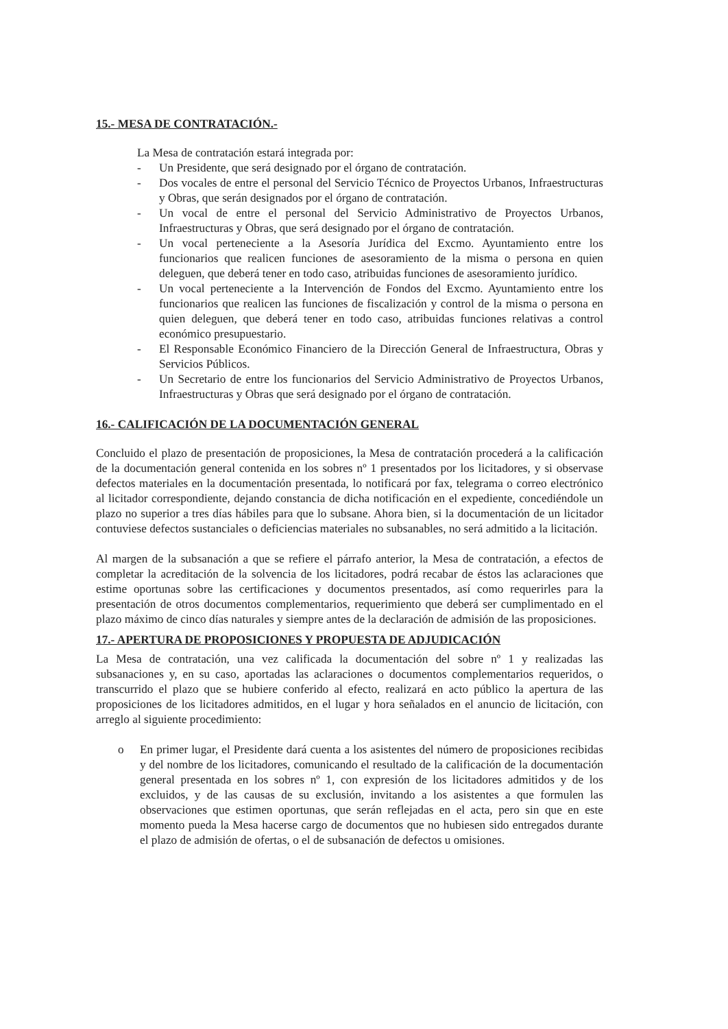15.- MESA DE CONTRATACIÓN.-
La Mesa de contratación estará integrada por:
- Un Presidente, que será designado por el órgano de contratación.
- Dos vocales de entre el personal del Servicio Técnico de Proyectos Urbanos, Infraestructuras y Obras, que serán designados por el órgano de contratación.
- Un vocal de entre el personal del Servicio Administrativo de Proyectos Urbanos, Infraestructuras y Obras, que será designado por el órgano de contratación.
- Un vocal perteneciente a la Asesoría Jurídica del Excmo. Ayuntamiento entre los funcionarios que realicen funciones de asesoramiento de la misma o persona en quien deleguen, que deberá tener en todo caso, atribuidas funciones de asesoramiento jurídico.
- Un vocal perteneciente a la Intervención de Fondos del Excmo. Ayuntamiento entre los funcionarios que realicen las funciones de fiscalización y control de la misma o persona en quien deleguen, que deberá tener en todo caso, atribuidas funciones relativas a control económico presupuestario.
- El Responsable Económico Financiero de la Dirección General de Infraestructura, Obras y Servicios Públicos.
- Un Secretario de entre los funcionarios del Servicio Administrativo de Proyectos Urbanos, Infraestructuras y Obras que será designado por el órgano de contratación.
16.- CALIFICACIÓN DE LA DOCUMENTACIÓN GENERAL
Concluido el plazo de presentación de proposiciones, la Mesa de contratación procederá a la calificación de la documentación general contenida en los sobres nº 1 presentados por los licitadores, y si observase defectos materiales en la documentación presentada, lo notificará por fax, telegrama o correo electrónico al licitador correspondiente, dejando constancia de dicha notificación en el expediente, concediéndole un plazo no superior a tres días hábiles para que lo subsane. Ahora bien, si la documentación de un licitador contuviese defectos sustanciales o deficiencias materiales no subsanables, no será admitido a la licitación.
Al margen de la subsanación a que se refiere el párrafo anterior, la Mesa de contratación, a efectos de completar la acreditación de la solvencia de los licitadores, podrá recabar de éstos las aclaraciones que estime oportunas sobre las certificaciones y documentos presentados, así como requerirles para la presentación de otros documentos complementarios, requerimiento que deberá ser cumplimentado en el plazo máximo de cinco días naturales y siempre antes de la declaración de admisión de las proposiciones.
17.- APERTURA DE PROPOSICIONES Y PROPUESTA DE ADJUDICACIÓN
La Mesa de contratación, una vez calificada la documentación del sobre nº 1 y realizadas las subsanaciones y, en su caso, aportadas las aclaraciones o documentos complementarios requeridos, o transcurrido el plazo que se hubiere conferido al efecto, realizará en acto público la apertura de las proposiciones de los licitadores admitidos, en el lugar y hora señalados en el anuncio de licitación, con arreglo al siguiente procedimiento:
o En primer lugar, el Presidente dará cuenta a los asistentes del número de proposiciones recibidas y del nombre de los licitadores, comunicando el resultado de la calificación de la documentación general presentada en los sobres nº 1, con expresión de los licitadores admitidos y de los excluidos, y de las causas de su exclusión, invitando a los asistentes a que formulen las observaciones que estimen oportunas, que serán reflejadas en el acta, pero sin que en este momento pueda la Mesa hacerse cargo de documentos que no hubiesen sido entregados durante el plazo de admisión de ofertas, o el de subsanación de defectos u omisiones.